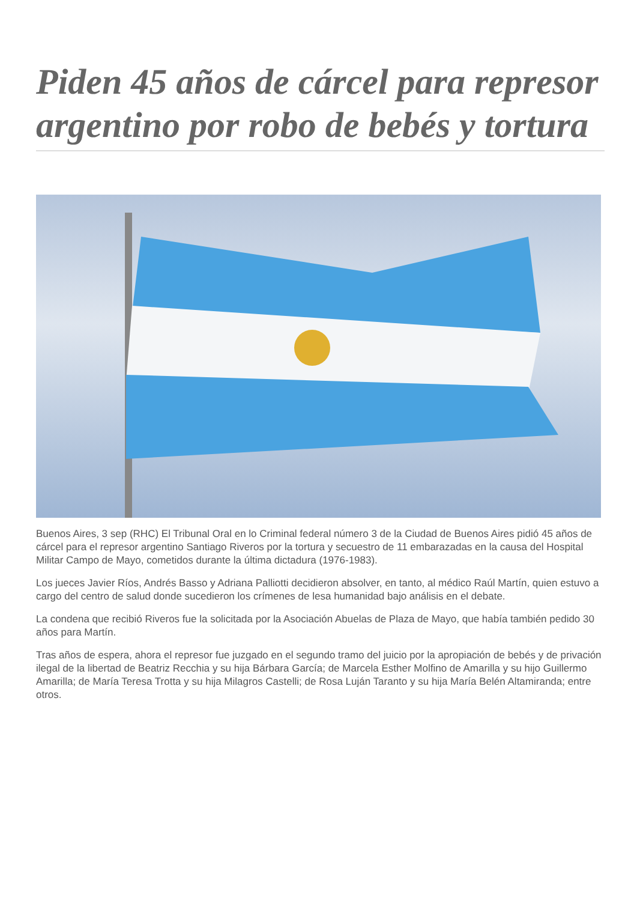Piden 45 años de cárcel para represor argentino por robo de bebés y tortura
Buenos Aires, 3 sep (RHC) El Tribunal Oral en lo Criminal federal número 3 de la Ciudad de Buenos Aires pidió 45 años de cárcel para el represor argentino Santiago Riveros por la tortura y secuestro de 11 embarazadas en la causa del Hospital Militar Campo de Mayo, cometidos durante la última dictadura (1976-1983).
Los jueces Javier Ríos, Andrés Basso y Adriana Palliotti decidieron absolver, en tanto, al médico Raúl Martín, quien estuvo a cargo del centro de salud donde sucedieron los crímenes de lesa humanidad bajo análisis en el debate.
La condena que recibió Riveros fue la solicitada por la Asociación Abuelas de Plaza de Mayo, que había también pedido 30 años para Martín.
Tras años de espera, ahora el represor fue juzgado en el segundo tramo del juicio por la apropiación de bebés y de privación ilegal de la libertad de Beatriz Recchia y su hija Bárbara García; de Marcela Esther Molfino de Amarilla y su hijo Guillermo Amarilla; de María Teresa Trotta y su hija Milagros Castelli; de Rosa Luján Taranto y su hija María Belén Altamiranda; entre otros.